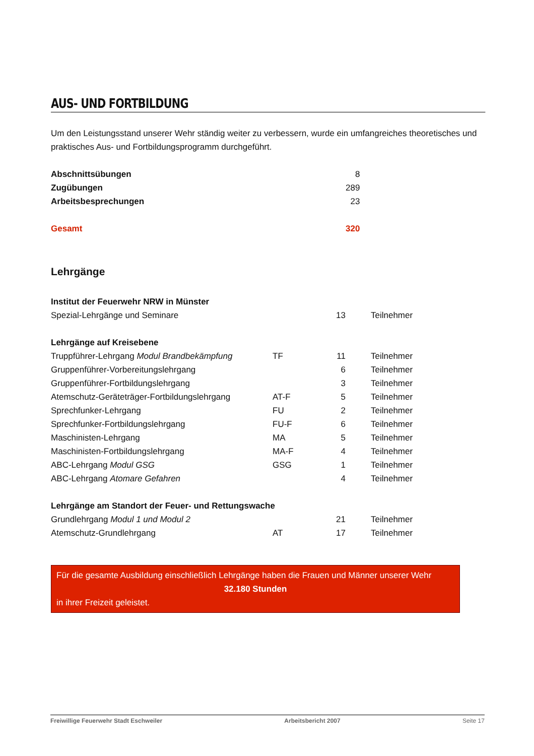AUS- UND FORTBILDUNG
Um den Leistungsstand unserer Wehr ständig weiter zu verbessern, wurde ein umfangreiches theoretisches und praktisches Aus- und Fortbildungsprogramm durchgeführt.
| Abschnittsübungen | | 8 |
| Zugübungen | | 289 |
| Arbeitsbesprechungen | | 23 |
| Gesamt | | 320 |
Lehrgänge
| Institut der Feuerwehr NRW in Münster | | | |
| Spezial-Lehrgänge und Seminare | | 13 | Teilnehmer |
| Lehrgänge auf Kreisebene | | | |
| Truppführer-Lehrgang Modul Brandbekämpfung | TF | 11 | Teilnehmer |
| Gruppenführer-Vorbereitungslehrgang | | 6 | Teilnehmer |
| Gruppenführer-Fortbildungslehrgang | | 3 | Teilnehmer |
| Atemschutz-Geräteträger-Fortbildungslehrgang | AT-F | 5 | Teilnehmer |
| Sprechfunker-Lehrgang | FU | 2 | Teilnehmer |
| Sprechfunker-Fortbildungslehrgang | FU-F | 6 | Teilnehmer |
| Maschinisten-Lehrgang | MA | 5 | Teilnehmer |
| Maschinisten-Fortbildungslehrgang | MA-F | 4 | Teilnehmer |
| ABC-Lehrgang Modul GSG | GSG | 1 | Teilnehmer |
| ABC-Lehrgang Atomare Gefahren | | 4 | Teilnehmer |
| Lehrgänge am Standort der Feuer- und Rettungswache | | | |
| Grundlehrgang Modul 1 und Modul 2 | | 21 | Teilnehmer |
| Atemschutz-Grundlehrgang | AT | 17 | Teilnehmer |
Für die gesamte Ausbildung einschließlich Lehrgänge haben die Frauen und Männer unserer Wehr
32.180 Stunden
in ihrer Freizeit geleistet.
Freiwillige Feuerwehr Stadt Eschweiler Arbeitsbericht 2007 Seite 17